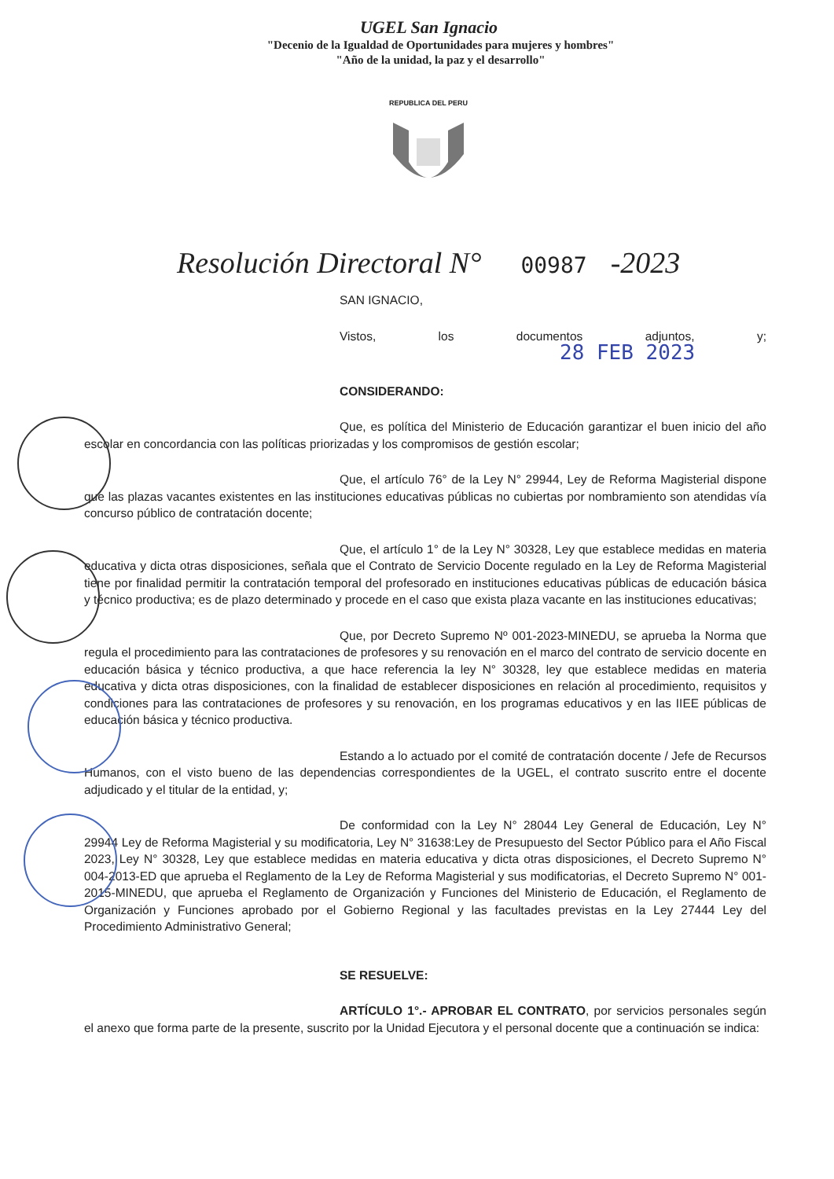UGEL San Ignacio
"Decenio de la Igualdad de Oportunidades para mujeres y hombres"
"Año de la unidad, la paz y el desarrollo"
REPUBLICA DEL PERU
Resolución Directoral N° 00987 -2023
SAN IGNACIO,
Vistos, los documentos adjuntos, y; 28 FEB 2023
CONSIDERANDO:
Que, es política del Ministerio de Educación garantizar el buen inicio del año escolar en concordancia con las políticas priorizadas y los compromisos de gestión escolar;
Que, el artículo 76° de la Ley N° 29944, Ley de Reforma Magisterial dispone que las plazas vacantes existentes en las instituciones educativas públicas no cubiertas por nombramiento son atendidas vía concurso público de contratación docente;
Que, el artículo 1° de la Ley N° 30328, Ley que establece medidas en materia educativa y dicta otras disposiciones, señala que el Contrato de Servicio Docente regulado en la Ley de Reforma Magisterial tiene por finalidad permitir la contratación temporal del profesorado en instituciones educativas públicas de educación básica y técnico productiva; es de plazo determinado y procede en el caso que exista plaza vacante en las instituciones educativas;
Que, por Decreto Supremo Nº 001-2023-MINEDU, se aprueba la Norma que regula el procedimiento para las contrataciones de profesores y su renovación en el marco del contrato de servicio docente en educación básica y técnico productiva, a que hace referencia la ley N° 30328, ley que establece medidas en materia educativa y dicta otras disposiciones, con la finalidad de establecer disposiciones en relación al procedimiento, requisitos y condiciones para las contrataciones de profesores y su renovación, en los programas educativos y en las IIEE públicas de educación básica y técnico productiva.
Estando a lo actuado por el comité de contratación docente / Jefe de Recursos Humanos, con el visto bueno de las dependencias correspondientes de la UGEL, el contrato suscrito entre el docente adjudicado y el titular de la entidad, y;
De conformidad con la Ley N° 28044 Ley General de Educación, Ley N° 29944 Ley de Reforma Magisterial y su modificatoria, Ley N° 31638:Ley de Presupuesto del Sector Público para el Año Fiscal 2023, Ley N° 30328, Ley que establece medidas en materia educativa y dicta otras disposiciones, el Decreto Supremo N° 004-2013-ED que aprueba el Reglamento de la Ley de Reforma Magisterial y sus modificatorias, el Decreto Supremo N° 001-2015-MINEDU, que aprueba el Reglamento de Organización y Funciones del Ministerio de Educación, el Reglamento de Organización y Funciones aprobado por el Gobierno Regional y las facultades previstas en la Ley 27444 Ley del Procedimiento Administrativo General;
SE RESUELVE:
ARTÍCULO 1°.- APROBAR EL CONTRATO, por servicios personales según el anexo que forma parte de la presente, suscrito por la Unidad Ejecutora y el personal docente que a continuación se indica: